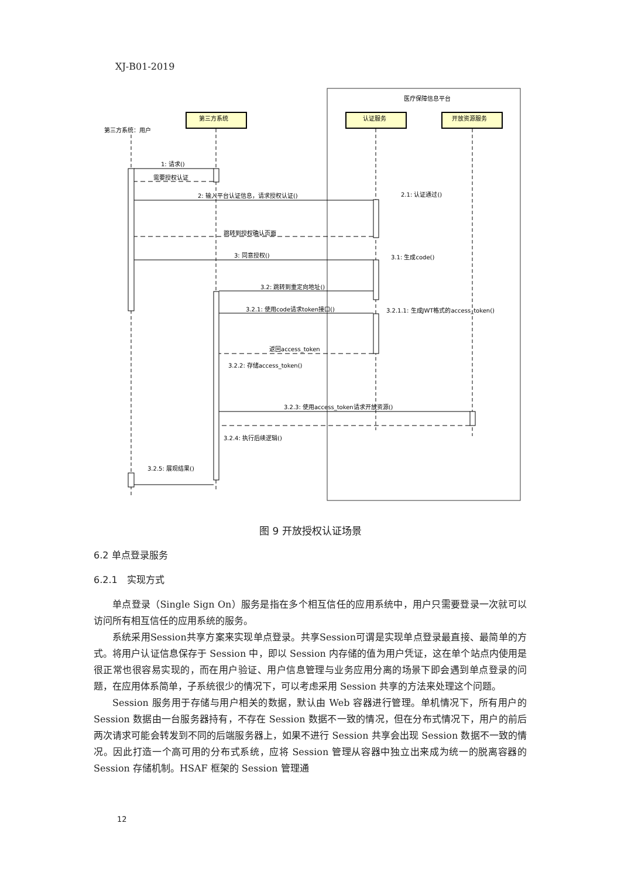XJ-B01-2019
医疗保障信息平台
第三方系统
认证服务
开放资源服务
第三方系统：用户
1: 请求()
需要授权认证
2: 输入平台认证信息，请求授权认证()
2.1: 认证通过()
跳转到授权确认页面
3: 同意授权()
3.1: 生成code()
3.2: 跳转到重定向地址()
3.2.1: 使用code请求token接口()
3.2.1.1: 生成JWT格式的access_token()
返回access_token
3.2.2: 存储access_token()
3.2.3: 使用access_token请求开放资源()
3.2.4: 执行后续逻辑()
3.2.5: 展现结果()
图 9 开放授权认证场景
6.2 单点登录服务
6.2.1　实现方式
单点登录（Single Sign On）服务是指在多个相互信任的应用系统中，用户只需要登录一次就可以访问所有相互信任的应用系统的服务。
系统采用Session共享方案来实现单点登录。共享Session可谓是实现单点登录最直接、最简单的方式。将用户认证信息保存于 Session 中，即以 Session 内存储的值为用户凭证，这在单个站点内使用是很正常也很容易实现的，而在用户验证、用户信息管理与业务应用分离的场景下即会遇到单点登录的问题，在应用体系简单，子系统很少的情况下，可以考虑采用 Session 共享的方法来处理这个问题。
Session 服务用于存储与用户相关的数据，默认由 Web 容器进行管理。单机情况下，所有用户的 Session 数据由一台服务器持有，不存在 Session 数据不一致的情况，但在分布式情况下，用户的前后两次请求可能会转发到不同的后端服务器上，如果不进行 Session 共享会出现 Session 数据不一致的情况。因此打造一个高可用的分布式系统，应将 Session 管理从容器中独立出来成为统一的脱离容器的 Session 存储机制。HSAF 框架的 Session 管理通
12